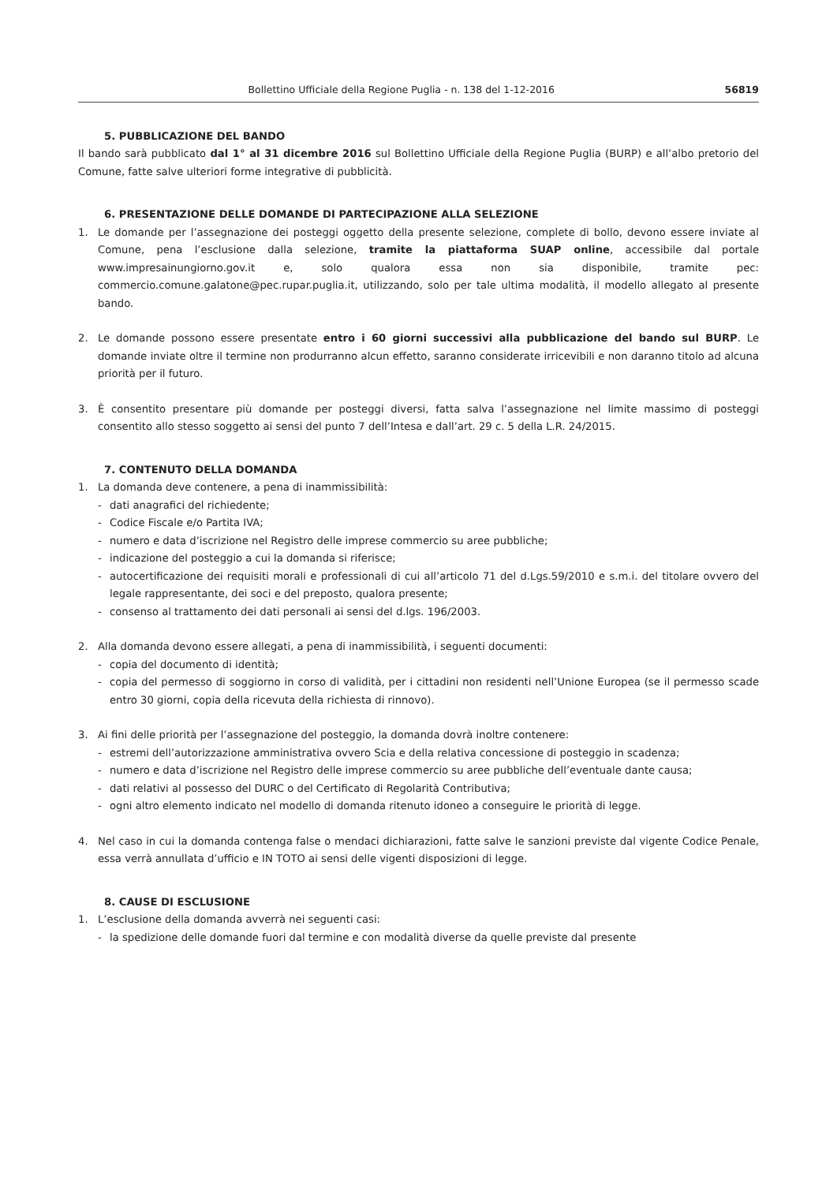Bollettino Ufficiale della Regione Puglia - n. 138 del 1-12-2016 56819
5. PUBBLICAZIONE DEL BANDO
Il bando sarà pubblicato dal 1° al 31 dicembre 2016 sul Bollettino Ufficiale della Regione Puglia (BURP) e all’albo pretorio del Comune, fatte salve ulteriori forme integrative di pubblicità.
6. PRESENTAZIONE DELLE DOMANDE DI PARTECIPAZIONE ALLA SELEZIONE
1. Le domande per l’assegnazione dei posteggi oggetto della presente selezione, complete di bollo, devono essere inviate al Comune, pena l’esclusione dalla selezione, tramite la piattaforma SUAP online, accessibile dal portale www.impresainungiorno.gov.it e, solo qualora essa non sia disponibile, tramite pec: commercio.comune.galatone@pec.rupar.puglia.it, utilizzando, solo per tale ultima modalità, il modello allegato al presente bando.
2. Le domande possono essere presentate entro i 60 giorni successivi alla pubblicazione del bando sul BURP. Le domande inviate oltre il termine non produrranno alcun effetto, saranno considerate irricevibili e non daranno titolo ad alcuna priorità per il futuro.
3. È consentito presentare più domande per posteggi diversi, fatta salva l’assegnazione nel limite massimo di posteggi consentito allo stesso soggetto ai sensi del punto 7 dell’Intesa e dall’art. 29 c. 5 della L.R. 24/2015.
7. CONTENUTO DELLA DOMANDA
1. La domanda deve contenere, a pena di inammissibilità:
- dati anagrafici del richiedente;
- Codice Fiscale e/o Partita IVA;
- numero e data d’iscrizione nel Registro delle imprese commercio su aree pubbliche;
- indicazione del posteggio a cui la domanda si riferisce;
- autocertificazione dei requisiti morali e professionali di cui all’articolo 71 del d.Lgs.59/2010 e s.m.i. del titolare ovvero del legale rappresentante, dei soci e del preposto, qualora presente;
- consenso al trattamento dei dati personali ai sensi del d.lgs. 196/2003.
2. Alla domanda devono essere allegati, a pena di inammissibilità, i seguenti documenti:
- copia del documento di identità;
- copia del permesso di soggiorno in corso di validità, per i cittadini non residenti nell’Unione Europea (se il permesso scade entro 30 giorni, copia della ricevuta della richiesta di rinnovo).
3. Ai fini delle priorità per l’assegnazione del posteggio, la domanda dovrà inoltre contenere:
- estremi dell’autorizzazione amministrativa ovvero Scia e della relativa concessione di posteggio in scadenza;
- numero e data d’iscrizione nel Registro delle imprese commercio su aree pubbliche dell’eventuale dante causa;
- dati relativi al possesso del DURC o del Certificato di Regolarità Contributiva;
- ogni altro elemento indicato nel modello di domanda ritenuto idoneo a conseguire le priorità di legge.
4. Nel caso in cui la domanda contenga false o mendaci dichiarazioni, fatte salve le sanzioni previste dal vigente Codice Penale, essa verrà annullata d’ufficio e IN TOTO ai sensi delle vigenti disposizioni di legge.
8. CAUSE DI ESCLUSIONE
1. L’esclusione della domanda avverrà nei seguenti casi:
- la spedizione delle domande fuori dal termine e con modalità diverse da quelle previste dal presente